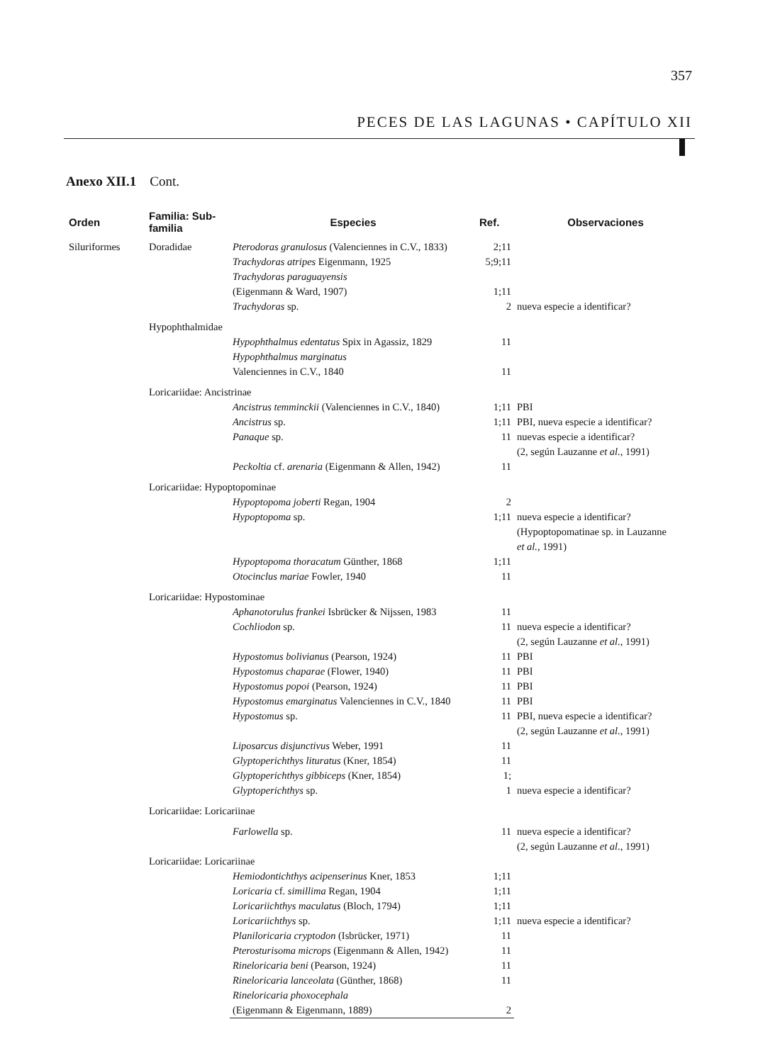357
PECES DE LAS LAGUNAS • CAPÍTULO XII
Anexo XII.1 Cont.
| Orden | Familia: Sub-familia | Especies | Ref. | Observaciones |
| --- | --- | --- | --- | --- |
| Siluriformes | Doradidae | Pterodoras granulosus (Valenciennes in C.V., 1833) | 2;11 | |
| | | Trachydoras atripes Eigenmann, 1925 | 5;9;11 | |
| | | Trachydoras paraguayensis (Eigenmann & Ward, 1907) | 1;11 | |
| | | Trachydoras sp. | 2 | nueva especie a identificar? |
| | Hypophthalmidae | | | |
| | | Hypophthalmus edentatus Spix in Agassiz, 1829 | 11 | |
| | | Hypophthalmus marginatus Valenciennes in C.V., 1840 | 11 | |
| | Loricariidae: Ancistrinae | | | |
| | | Ancistrus temminckii (Valenciennes in C.V., 1840) | 1;11 | PBI |
| | | Ancistrus sp. | 1;11 | PBI, nueva especie a identificar? |
| | | Panaque sp. | 11 | nuevas especie a identificar? (2, según Lauzanne et al. , 1991) |
| | | Peckoltia cf. arenaria (Eigenmann & Allen, 1942) | 11 | |
| | Loricariidae: Hypoptopominae | | | |
| | | Hypoptopoma joberti Regan, 1904 | 2 | |
| | | Hypoptopoma sp. | 1;11 | nueva especie a identificar? (Hypoptopomatinae sp. in Lauzanne et al. , 1991) |
| | | Hypoptopoma thoracatum Günther, 1868 | 1;11 | |
| | | Otocinclus mariae Fowler, 1940 | 11 | |
| | Loricariidae: Hypostominae | | | |
| | | Aphanotorulus frankei Isbrücker & Nijssen, 1983 | 11 | |
| | | Cochliodon sp. | 11 | nueva especie a identificar? (2, según Lauzanne et al. , 1991) |
| | | Hypostomus bolivianus (Pearson, 1924) | 11 | PBI |
| | | Hypostomus chaparae (Flower, 1940) | 11 | PBI |
| | | Hypostomus popoi (Pearson, 1924) | 11 | PBI |
| | | Hypostomus emarginatus Valenciennes in C.V., 1840 | 11 | PBI |
| | | Hypostomus sp. | 11 | PBI, nueva especie a identificar? (2, según Lauzanne et al. , 1991) |
| | | Liposarcus disjunctivus Weber, 1991 | 11 | |
| | | Glyptoperichthys lituratus (Kner, 1854) | 11 | |
| | | Glyptoperichthys gibbiceps (Kner, 1854) | 1; | |
| | | Glyptoperichthys sp. | 1 | nueva especie a identificar? |
| | Loricariidae: Loricariinae | | | |
| | | Farlowella sp. | 11 | nueva especie a identificar? (2, según Lauzanne et al. , 1991) |
| | Loricariidae: Loricariinae | | | |
| | | Hemiodontichthys acipenserinus Kner, 1853 | 1;11 | |
| | | Loricaria cf. simillima Regan, 1904 | 1;11 | |
| | | Loricariichthys maculatus (Bloch, 1794) | 1;11 | |
| | | Loricariichthys sp. | 1;11 | nueva especie a identificar? |
| | | Planiloricaria cryptodon (Isbrücker, 1971) | 11 | |
| | | Pterosturisoma microps (Eigenmann & Allen, 1942) | 11 | |
| | | Rineloricaria beni (Pearson, 1924) | 11 | |
| | | Rineloricaria lanceolata (Günther, 1868) | 11 | |
| | | Rineloricaria phoxocephala (Eigenmann & Eigenmann, 1889) | 2 | |